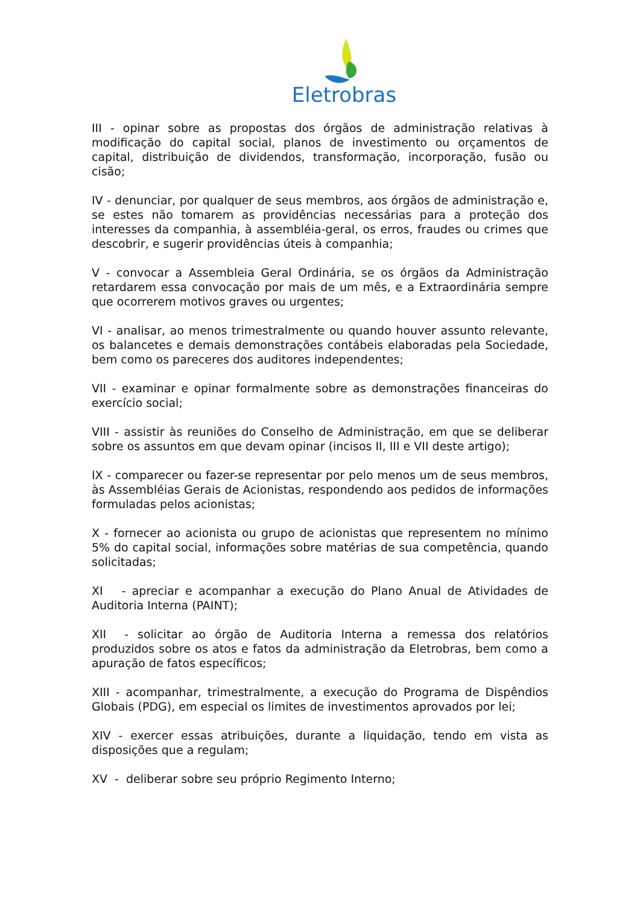Eletrobras
III - opinar sobre as propostas dos órgãos de administração relativas à modificação do capital social, planos de investimento ou orçamentos de capital, distribuição de dividendos, transformação, incorporação, fusão ou cisão;
IV - denunciar, por qualquer de seus membros, aos órgãos de administração e, se estes não tomarem as providências necessárias para a proteção dos interesses da companhia, à assembléia-geral, os erros, fraudes ou crimes que descobrir, e sugerir providências úteis à companhia;
V - convocar a Assembleia Geral Ordinária, se os órgãos da Administração retardarem essa convocação por mais de um mês, e a Extraordinária sempre que ocorrerem motivos graves ou urgentes;
VI - analisar, ao menos trimestralmente ou quando houver assunto relevante, os balancetes e demais demonstrações contábeis elaboradas pela Sociedade, bem como os pareceres dos auditores independentes;
VII - examinar e opinar formalmente sobre as demonstrações financeiras do exercício social;
VIII - assistir às reuniões do Conselho de Administração, em que se deliberar sobre os assuntos em que devam opinar (incisos II, III e VII deste artigo);
IX - comparecer ou fazer-se representar por pelo menos um de seus membros, às Assembléias Gerais de Acionistas, respondendo aos pedidos de informações formuladas pelos acionistas;
X - fornecer ao acionista ou grupo de acionistas que representem no mínimo 5% do capital social, informações sobre matérias de sua competência, quando solicitadas;
XI - apreciar e acompanhar a execução do Plano Anual de Atividades de Auditoria Interna (PAINT);
XII - solicitar ao órgão de Auditoria Interna a remessa dos relatórios produzidos sobre os atos e fatos da administração da Eletrobras, bem como a apuração de fatos específicos;
XIII - acompanhar, trimestralmente, a execução do Programa de Dispêndios Globais (PDG), em especial os limites de investimentos aprovados por lei;
XIV - exercer essas atribuições, durante a liquidação, tendo em vista as disposições que a regulam;
XV - deliberar sobre seu próprio Regimento Interno;